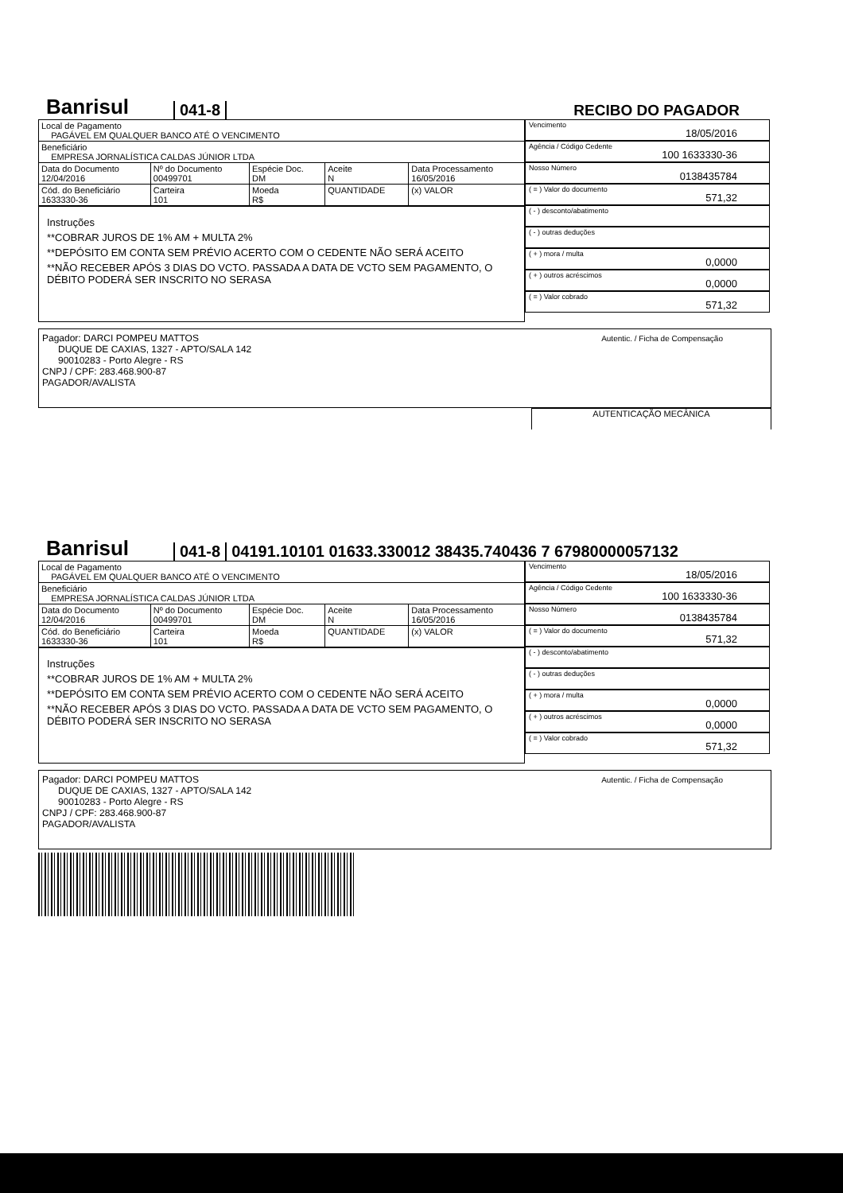Banrisul 041-8 RECIBO DO PAGADOR
| Local de Pagamento PAGÁVEL EM QUALQUER BANCO ATÉ O VENCIMENTO | | | | |
| Beneficiário EMPRESA JORNALÍSTICA CALDAS JÚNIOR LTDA | | | | |
| Data do Documento 12/04/2016 | Nº do Documento 00499701 | Espécie Doc. DM | Aceite N | Data Processamento 16/05/2016 |
| Cód. do Beneficiário 1633330-36 | Carteira 101 | Moeda R$ | QUANTIDADE | (x) VALOR |
Instruções
**COBRAR JUROS DE 1% AM + MULTA 2%
**DEPÓSITO EM CONTA SEM PRÉVIO ACERTO COM O CEDENTE NÃO SERÁ ACEITO
**NÃO RECEBER APÓS 3 DIAS DO VCTO. PASSADA A DATA DE VCTO SEM PAGAMENTO, O DÉBITO PODERÁ SER INSCRITO NO SERASA
Vencimento
18/05/2016
Agência / Código Cedente
100 1633330-36
Nosso Número
0138435784
( = ) Valor do documento
571,32
( - ) desconto/abatimento
( - ) outras deduções
( + ) mora / multa
0,0000
( + ) outros acréscimos
0,0000
( = ) Valor cobrado
571,32
Pagador: DARCI POMPEU MATTOS
DUQUE DE CAXIAS, 1327 - APTO/SALA 142
90010283 - Porto Alegre - RS
CNPJ / CPF: 283.468.900-87
PAGADOR/AVALISTA
Autentic. / Ficha de Compensação
AUTENTICAÇÃO MECÂNICA
Banrisul 041-8 04191.10101 01633.330012 38435.740436 7 67980000057132
| Local de Pagamento PAGÁVEL EM QUALQUER BANCO ATÉ O VENCIMENTO | | | | |
| Beneficiário EMPRESA JORNALÍSTICA CALDAS JÚNIOR LTDA | | | | |
| Data do Documento 12/04/2016 | Nº do Documento 00499701 | Espécie Doc. DM | Aceite N | Data Processamento 16/05/2016 |
| Cód. do Beneficiário 1633330-36 | Carteira 101 | Moeda R$ | QUANTIDADE | (x) VALOR |
Instruções
**COBRAR JUROS DE 1% AM + MULTA 2%
**DEPÓSITO EM CONTA SEM PRÉVIO ACERTO COM O CEDENTE NÃO SERÁ ACEITO
**NÃO RECEBER APÓS 3 DIAS DO VCTO. PASSADA A DATA DE VCTO SEM PAGAMENTO, O DÉBITO PODERÁ SER INSCRITO NO SERASA
Vencimento
18/05/2016
Agência / Código Cedente
100 1633330-36
Nosso Número
0138435784
( = ) Valor do documento
571,32
( - ) desconto/abatimento
( - ) outras deduções
( + ) mora / multa
0,0000
( + ) outros acréscimos
0,0000
( = ) Valor cobrado
571,32
Pagador: DARCI POMPEU MATTOS
DUQUE DE CAXIAS, 1327 - APTO/SALA 142
90010283 - Porto Alegre - RS
CNPJ / CPF: 283.468.900-87
PAGADOR/AVALISTA
Autentic. / Ficha de Compensação